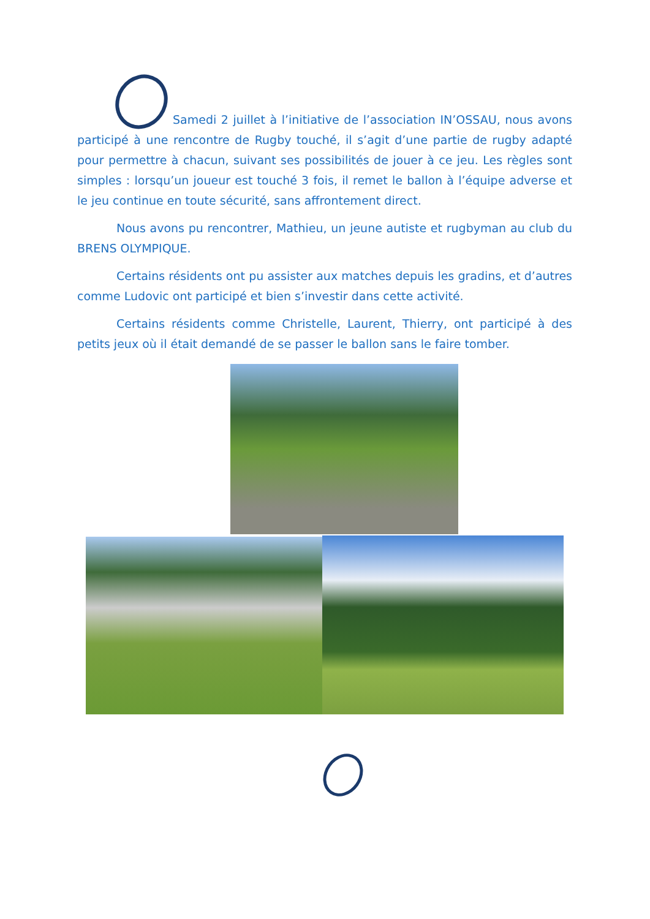Samedi 2 juillet à l’initiative de l’association IN’OSSAU, nous avons participé à une rencontre de Rugby touché, il s’agit d’une partie de rugby adapté pour permettre à chacun, suivant ses possibilités de jouer à ce jeu. Les règles sont simples : lorsqu’un joueur est touché 3 fois, il remet le ballon à l’équipe adverse et le jeu continue en toute sécurité, sans affrontement direct.
Nous avons pu rencontrer, Mathieu, un jeune autiste et rugbyman au club du BRENS OLYMPIQUE.
Certains résidents ont pu assister aux matches depuis les gradins, et d’autres comme Ludovic ont participé et bien s’investir dans cette activité.
Certains résidents comme Christelle, Laurent, Thierry, ont participé à des petits jeux où il était demandé de se passer le ballon sans le faire tomber.